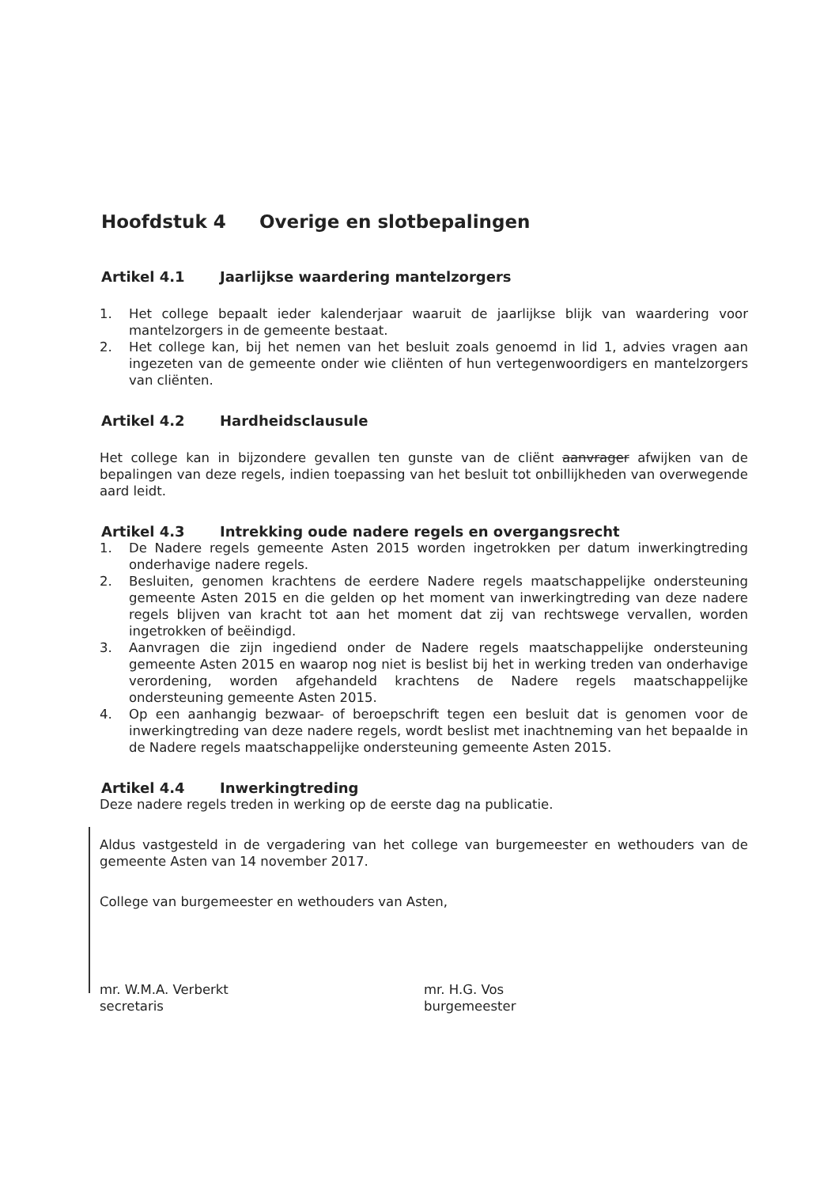Hoofdstuk 4 Overige en slotbepalingen
Artikel 4.1 Jaarlijkse waardering mantelzorgers
1. Het college bepaalt ieder kalenderjaar waaruit de jaarlijkse blijk van waardering voor mantelzorgers in de gemeente bestaat.
2. Het college kan, bij het nemen van het besluit zoals genoemd in lid 1, advies vragen aan ingezeten van de gemeente onder wie cliënten of hun vertegenwoordigers en mantelzorgers van cliënten.
Artikel 4.2 Hardheidsclausule
Het college kan in bijzondere gevallen ten gunste van de cliënt aanvrager afwijken van de bepalingen van deze regels, indien toepassing van het besluit tot onbillijkheden van overwegende aard leidt.
Artikel 4.3 Intrekking oude nadere regels en overgangsrecht
1. De Nadere regels gemeente Asten 2015 worden ingetrokken per datum inwerkingtreding onderhavige nadere regels.
2. Besluiten, genomen krachtens de eerdere Nadere regels maatschappelijke ondersteuning gemeente Asten 2015 en die gelden op het moment van inwerkingtreding van deze nadere regels blijven van kracht tot aan het moment dat zij van rechtswege vervallen, worden ingetrokken of beëindigd.
3. Aanvragen die zijn ingediend onder de Nadere regels maatschappelijke ondersteuning gemeente Asten 2015 en waarop nog niet is beslist bij het in werking treden van onderhavige verordening, worden afgehandeld krachtens de Nadere regels maatschappelijke ondersteuning gemeente Asten 2015.
4. Op een aanhangig bezwaar- of beroepschrift tegen een besluit dat is genomen voor de inwerkingtreding van deze nadere regels, wordt beslist met inachtneming van het bepaalde in de Nadere regels maatschappelijke ondersteuning gemeente Asten 2015.
Artikel 4.4 Inwerkingtreding
Deze nadere regels treden in werking op de eerste dag na publicatie.
Aldus vastgesteld in de vergadering van het college van burgemeester en wethouders van de gemeente Asten van 14 november 2017.
College van burgemeester en wethouders van Asten,
mr. W.M.A. Verberkt
secretaris
mr. H.G. Vos
burgemeester